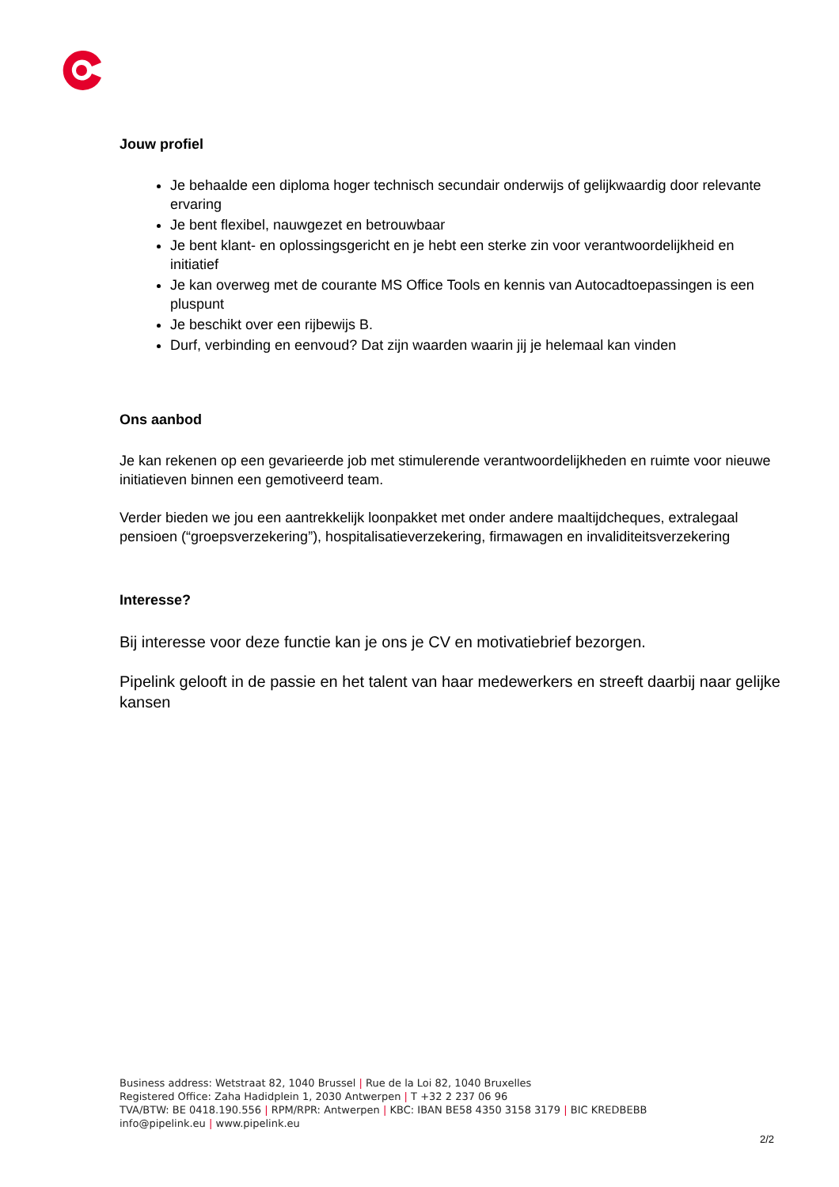Jouw profiel
Je behaalde een diploma hoger technisch secundair onderwijs of gelijkwaardig door relevante ervaring
Je bent flexibel, nauwgezet en betrouwbaar
Je bent klant- en oplossingsgericht en je hebt een sterke zin voor verantwoordelijkheid en initiatief
Je kan overweg met de courante MS Office Tools en kennis van Autocadtoepassingen is een pluspunt
Je beschikt over een rijbewijs B.
Durf, verbinding en eenvoud? Dat zijn waarden waarin jij je helemaal kan vinden
Ons aanbod
Je kan rekenen op een gevarieerde job met stimulerende verantwoordelijkheden en ruimte voor nieuwe initiatieven binnen een gemotiveerd team.
Verder bieden we jou een aantrekkelijk loonpakket met onder andere maaltijdcheques, extralegaal pensioen (“groepsverzekering”), hospitalisatieverzekering, firmawagen en invaliditeitsverzekering
Interesse?
Bij interesse voor deze functie kan je ons je CV en motivatiebrief bezorgen.
Pipelink gelooft in de passie en het talent van haar medewerkers en streeft daarbij naar gelijke kansen
Business address: Wetstraat 82, 1040 Brussel | Rue de la Loi 82, 1040 Bruxelles
Registered Office: Zaha Hadidplein 1, 2030 Antwerpen | T +32 2 237 06 96
TVA/BTW: BE 0418.190.556 | RPM/RPR: Antwerpen | KBC: IBAN BE58 4350 3158 3179 | BIC KREDBEBB
info@pipelink.eu | www.pipelink.eu
2/2